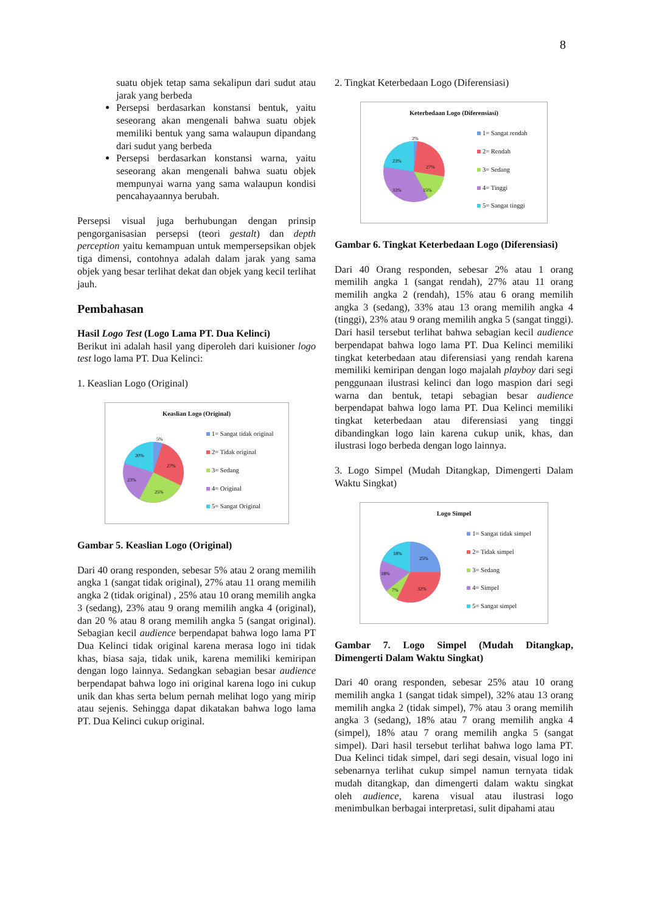8
suatu objek tetap sama sekalipun dari sudut atau jarak yang berbeda
Persepsi berdasarkan konstansi bentuk, yaitu seseorang akan mengenali bahwa suatu objek memiliki bentuk yang sama walaupun dipandang dari sudut yang berbeda
Persepsi berdasarkan konstansi warna, yaitu seseorang akan mengenali bahwa suatu objek mempunyai warna yang sama walaupun kondisi pencahayaannya berubah.
Persepsi visual juga berhubungan dengan prinsip pengorganisasian persepsi (teori gestalt) dan depth perception yaitu kemampuan untuk mempersepsikan objek tiga dimensi, contohnya adalah dalam jarak yang sama objek yang besar terlihat dekat dan objek yang kecil terlihat jauh.
Pembahasan
Hasil Logo Test (Logo Lama PT. Dua Kelinci)
Berikut ini adalah hasil yang diperoleh dari kuisioner logo test logo lama PT. Dua Kelinci:
1. Keaslian Logo (Original)
Keaslian Logo (Original)
5%
27%
25%
23%
20%
1= Sangat tidak original
2= Tidak original
3= Sedang
4= Original
5= Sangat Original
Gambar 5. Keaslian Logo (Original)
Dari 40 orang responden, sebesar 5% atau 2 orang memilih angka 1 (sangat tidak original), 27% atau 11 orang memilih angka 2 (tidak original) , 25% atau 10 orang memilih angka 3 (sedang), 23% atau 9 orang memilih angka 4 (original), dan 20 % atau 8 orang memilih angka 5 (sangat original). Sebagian kecil audience berpendapat bahwa logo lama PT Dua Kelinci tidak original karena merasa logo ini tidak khas, biasa saja, tidak unik, karena memiliki kemiripan dengan logo lainnya. Sedangkan sebagian besar audience berpendapat bahwa logo ini original karena logo ini cukup unik dan khas serta belum pernah melihat logo yang mirip atau sejenis. Sehingga dapat dikatakan bahwa logo lama PT. Dua Kelinci cukup original.
2. Tingkat Keterbedaan Logo (Diferensiasi)
Keterbedaan Logo (Diferensiasi)
2%
27%
15%
33%
23%
1= Sangat rendah
2= Rendah
3= Sedang
4= Tinggi
5= Sangat tinggi
Gambar 6. Tingkat Keterbedaan Logo (Diferensiasi)
Dari 40 Orang responden, sebesar 2% atau 1 orang memilih angka 1 (sangat rendah), 27% atau 11 orang memilih angka 2 (rendah), 15% atau 6 orang memilih angka 3 (sedang), 33% atau 13 orang memilih angka 4 (tinggi), 23% atau 9 orang memilih angka 5 (sangat tinggi). Dari hasil tersebut terlihat bahwa sebagian kecil audience berpendapat bahwa logo lama PT. Dua Kelinci memiliki tingkat keterbedaan atau diferensiasi yang rendah karena memiliki kemiripan dengan logo majalah playboy dari segi penggunaan ilustrasi kelinci dan logo maspion dari segi warna dan bentuk, tetapi sebagian besar audience berpendapat bahwa logo lama PT. Dua Kelinci memiliki tingkat keterbedaan atau diferensiasi yang tinggi dibandingkan logo lain karena cukup unik, khas, dan ilustrasi logo berbeda dengan logo lainnya.
3. Logo Simpel (Mudah Ditangkap, Dimengerti Dalam Waktu Singkat)
Logo Simpel
25%
32%
7%
18%
18%
1= Sangat tidak simpel
2= Tidak simpel
3= Sedang
4= Simpel
5= Sangat simpel
Gambar 7. Logo Simpel (Mudah Ditangkap, Dimengerti Dalam Waktu Singkat)
Dari 40 orang responden, sebesar 25% atau 10 orang memilih angka 1 (sangat tidak simpel), 32% atau 13 orang memilih angka 2 (tidak simpel), 7% atau 3 orang memilih angka 3 (sedang), 18% atau 7 orang memilih angka 4 (simpel), 18% atau 7 orang memilih angka 5 (sangat simpel). Dari hasil tersebut terlihat bahwa logo lama PT. Dua Kelinci tidak simpel, dari segi desain, visual logo ini sebenarnya terlihat cukup simpel namun ternyata tidak mudah ditangkap, dan dimengerti dalam waktu singkat oleh audience, karena visual atau ilustrasi logo menimbulkan berbagai interpretasi, sulit dipahami atau